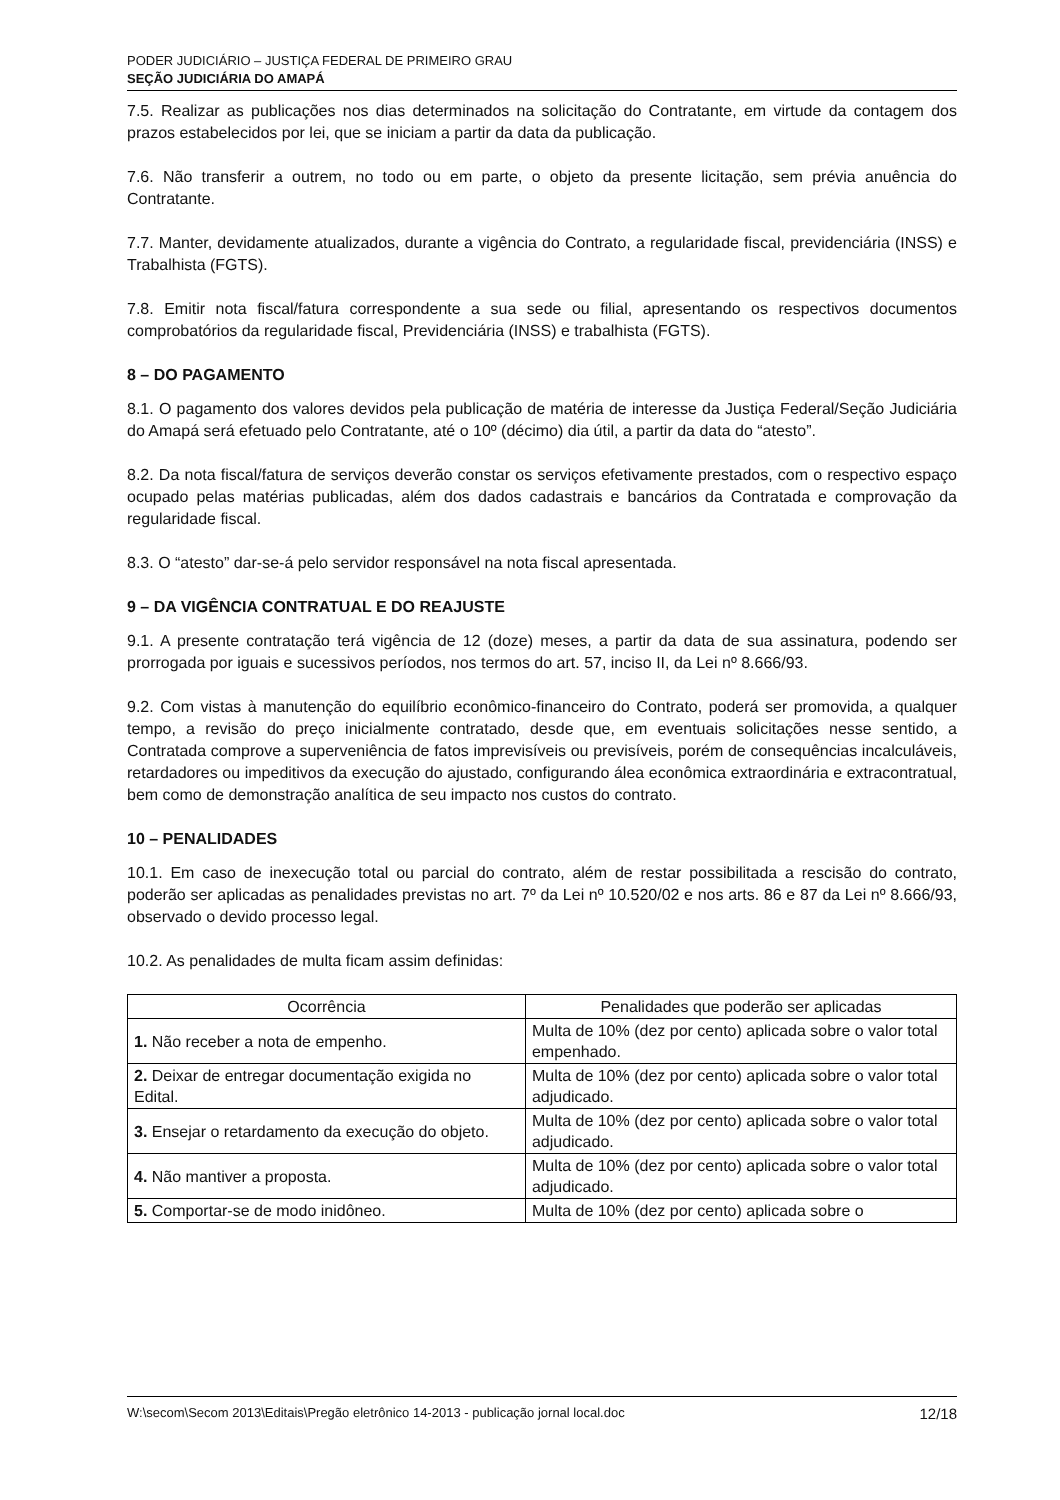PODER JUDICIÁRIO – JUSTIÇA FEDERAL DE PRIMEIRO GRAU
SEÇÃO JUDICIÁRIA DO AMAPÁ
7.5. Realizar as publicações nos dias determinados na solicitação do Contratante, em virtude da contagem dos prazos estabelecidos por lei, que se iniciam a partir da data da publicação.
7.6. Não transferir a outrem, no todo ou em parte, o objeto da presente licitação, sem prévia anuência do Contratante.
7.7. Manter, devidamente atualizados, durante a vigência do Contrato, a regularidade fiscal, previdenciária (INSS) e Trabalhista (FGTS).
7.8. Emitir nota fiscal/fatura correspondente a sua sede ou filial, apresentando os respectivos documentos comprobatórios da regularidade fiscal, Previdenciária (INSS) e trabalhista (FGTS).
8 – DO PAGAMENTO
8.1. O pagamento dos valores devidos pela publicação de matéria de interesse da Justiça Federal/Seção Judiciária do Amapá será efetuado pelo Contratante, até o 10º (décimo) dia útil, a partir da data do “atesto”.
8.2. Da nota fiscal/fatura de serviços deverão constar os serviços efetivamente prestados, com o respectivo espaço ocupado pelas matérias publicadas, além dos dados cadastrais e bancários da Contratada e comprovação da regularidade fiscal.
8.3. O “atesto” dar-se-á pelo servidor responsável na nota fiscal apresentada.
9 – DA VIGÊNCIA CONTRATUAL E DO REAJUSTE
9.1. A presente contratação terá vigência de 12 (doze) meses, a partir da data de sua assinatura, podendo ser prorrogada por iguais e sucessivos períodos, nos termos do art. 57, inciso II, da Lei nº 8.666/93.
9.2. Com vistas à manutenção do equilíbrio econômico-financeiro do Contrato, poderá ser promovida, a qualquer tempo, a revisão do preço inicialmente contratado, desde que, em eventuais solicitações nesse sentido, a Contratada comprove a superveniência de fatos imprevisíveis ou previsíveis, porém de consequências incalculáveis, retardadores ou impeditivos da execução do ajustado, configurando álea econômica extraordinária e extracontratual, bem como de demonstração analítica de seu impacto nos custos do contrato.
10 – PENALIDADES
10.1. Em caso de inexecução total ou parcial do contrato, além de restar possibilitada a rescisão do contrato, poderão ser aplicadas as penalidades previstas no art. 7º da Lei nº 10.520/02 e nos arts. 86 e 87 da Lei nº 8.666/93, observado o devido processo legal.
10.2. As penalidades de multa ficam assim definidas:
| Ocorrência | Penalidades que poderão ser aplicadas |
| --- | --- |
| 1. Não receber a nota de empenho. | Multa de 10% (dez por cento) aplicada sobre o valor total empenhado. |
| 2. Deixar de entregar documentação exigida no Edital. | Multa de 10% (dez por cento) aplicada sobre o valor total adjudicado. |
| 3. Ensejar o retardamento da execução do objeto. | Multa de 10% (dez por cento) aplicada sobre o valor total adjudicado. |
| 4. Não mantiver a proposta. | Multa de 10% (dez por cento) aplicada sobre o valor total adjudicado. |
| 5. Comportar-se de modo inidôneo. | Multa de 10% (dez por cento) aplicada sobre o |
W:\secom\Secom 2013\Editais\Pregão eletrônico 14-2013 - publicação jornal local.doc 12/18